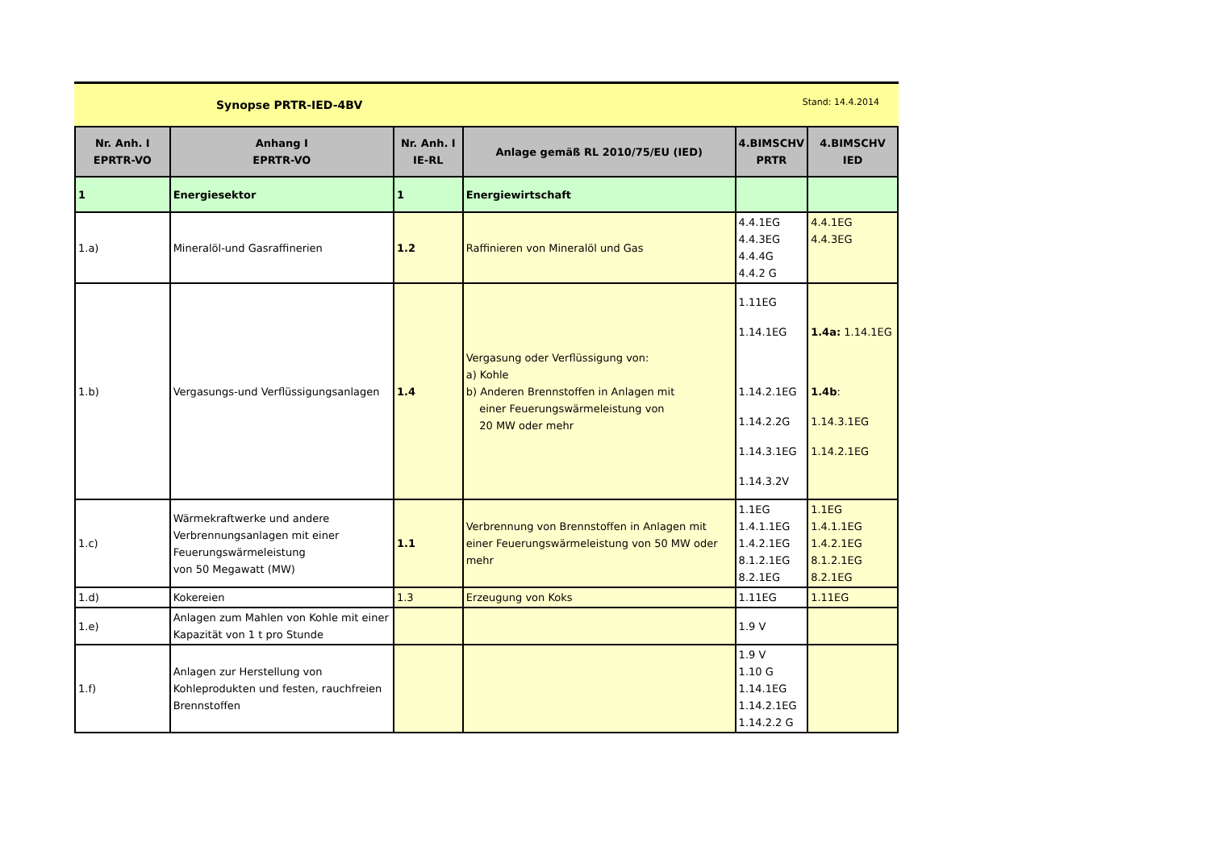Synopse PRTR-IED-4BV
Stand: 14.4.2014
| Nr. Anh. I EPRTR-VO | Anhang I EPRTR-VO | Nr. Anh. I IE-RL | Anlage gemäß RL 2010/75/EU (IED) | 4.BIMSCHV PRTR | 4.BIMSCHV IED |
| --- | --- | --- | --- | --- | --- |
| 1 | Energiesektor | 1 | Energiewirtschaft | | |
| 1.a) | Mineralöl-und Gasraffinerien | 1.2 | Raffinieren von Mineralöl und Gas | 4.4.1EG 4.4.3EG 4.4.4G 4.4.2 G | 4.4.1EG 4.4.3EG |
| 1.b) | Vergasungs-und Verflüssigungsanlagen | 1.4 | Vergasung oder Verflüssigung von: a) Kohle b) Anderen Brennstoffen in Anlagen mit einer Feuerungswärmeleistung von 20 MW oder mehr | 1.11EG 1.14.1EG 1.14.2.1EG 1.14.2.2G 1.14.3.1EG 1.14.3.2V | 1.4a: 1.14.1EG 1.4b : 1.14.3.1EG 1.14.2.1EG |
| 1.c) | Wärmekraftwerke und andere Verbrennungsanlagen mit einer Feuerungswärmeleistung von 50 Megawatt (MW) | 1.1 | Verbrennung von Brennstoffen in Anlagen mit einer Feuerungswärmeleistung von 50 MW oder mehr | 1.1EG 1.4.1.1EG 1.4.2.1EG 8.1.2.1EG 8.2.1EG | 1.1EG 1.4.1.1EG 1.4.2.1EG 8.1.2.1EG 8.2.1EG |
| 1.d) | Kokereien | 1.3 | Erzeugung von Koks | 1.11EG | 1.11EG |
| 1.e) | Anlagen zum Mahlen von Kohle mit einer Kapazität von 1 t pro Stunde | | | 1.9 V | |
| 1.f) | Anlagen zur Herstellung von Kohleprodukten und festen, rauchfreien Brennstoffen | | | 1.9 V 1.10 G 1.14.1EG 1.14.2.1EG 1.14.2.2 G | |